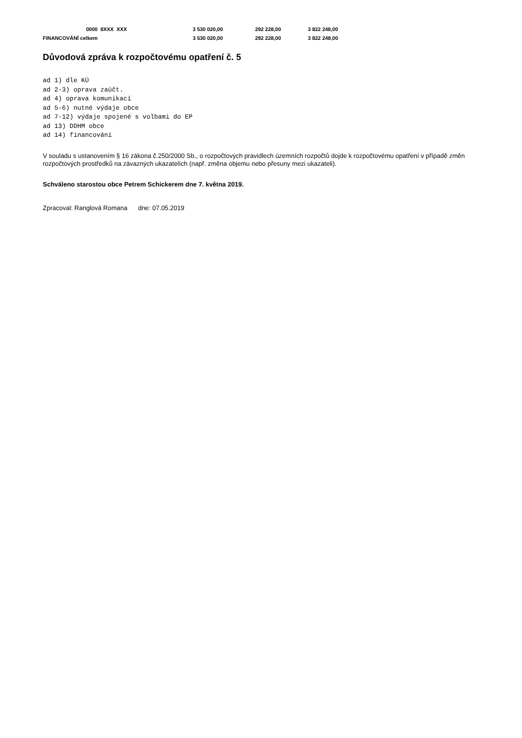| | 0000 8XXX XXX | 3 530 020,00 | 292 228,00 | 3 822 248,00 |
| FINANCOVÁNÍ celkem | | 3 530 020,00 | 292 228,00 | 3 822 248,00 |
Důvodová zpráva k rozpočtovému opatření č. 5
ad 1) dle KÚ
ad 2-3) oprava zaúčt.
ad 4) oprava komunikací
ad 5-6) nutné výdaje obce
ad 7-12) výdaje spojené s volbami do EP
ad 13) DDHM obce
ad 14) financování
V souladu s ustanovením § 16 zákona č.250/2000 Sb., o rozpočtových pravidlech územních rozpočtů dojde k rozpočtovému opatření v případě změn rozpočtových prostředků na závazných ukazatelích (např. změna objemu nebo přesuny mezi ukazateli).
Schváleno starostou obce Petrem Schickerem dne 7. května 2019.
Zpracoval: Ranglová Romana dne: 07.05.2019